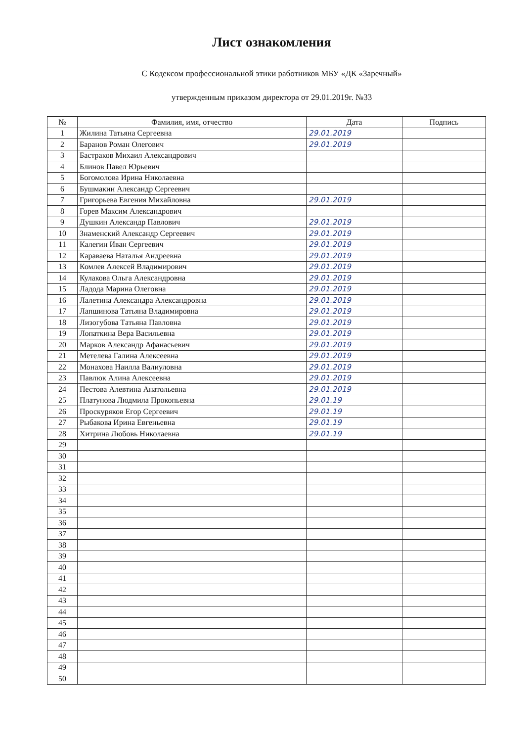Лист ознакомления
С Кодексом профессиональной этики работников МБУ «ДК «Заречный»
утвержденным приказом директора от 29.01.2019г. №33
| № | Фамилия, имя, отчество | Дата | Подпись |
| --- | --- | --- | --- |
| 1 | Жилина Татьяна Сергеевна | 29.01.2019 | |
| 2 | Баранов Роман Олегович | 29.01.2019 | |
| 3 | Бастраков Михаил Александрович | | |
| 4 | Блинов Павел Юрьевич | | |
| 5 | Богомолова Ирина Николаевна | | |
| 6 | Бушмакин Александр Сергеевич | | |
| 7 | Григорьева Евгения Михайловна | 29.01.2019 | |
| 8 | Горев Максим Александрович | | |
| 9 | Душкин Александр Павлович | 29.01.2019 | |
| 10 | Знаменский Александр Сергеевич | 29.01.2019 | |
| 11 | Калегин Иван Сергеевич | 29.01.2019 | |
| 12 | Караваева Наталья Андреевна | 29.01.2019 | |
| 13 | Комлев Алексей Владимирович | 29.01.2019 | |
| 14 | Кулакова Ольга Александровна | 29.01.2019 | |
| 15 | Ладода Марина Олеговна | 29.01.2019 | |
| 16 | Лалетина Александра Александровна | 29.01.2019 | |
| 17 | Лапшинова Татьяна Владимировна | 29.01.2019 | |
| 18 | Лизогубова Татьяна Павловна | 29.01.2019 | |
| 19 | Лопаткина Вера Васильевна | 29.01.2019 | |
| 20 | Марков Александр Афанасьевич | 29.01.2019 | |
| 21 | Метелева Галина Алексеевна | 29.01.2019 | |
| 22 | Монахова Наилла Валиуловна | 29.01.2019 | |
| 23 | Павлюк Алина Алексеевна | 29.01.2019 | |
| 24 | Пестова Алевтина Анатольевна | 29.01.2019 | |
| 25 | Платунова Людмила Прокопьевна | 29.01.19 | |
| 26 | Проскуряков Егор Сергеевич | 29.01.19 | |
| 27 | Рыбакова Ирина Евгеньевна | 29.01.19 | |
| 28 | Хитрина Любовь Николаевна | 29.01.19 | |
| 29 | | | |
| 30 | | | |
| 31 | | | |
| 32 | | | |
| 33 | | | |
| 34 | | | |
| 35 | | | |
| 36 | | | |
| 37 | | | |
| 38 | | | |
| 39 | | | |
| 40 | | | |
| 41 | | | |
| 42 | | | |
| 43 | | | |
| 44 | | | |
| 45 | | | |
| 46 | | | |
| 47 | | | |
| 48 | | | |
| 49 | | | |
| 50 | | | |